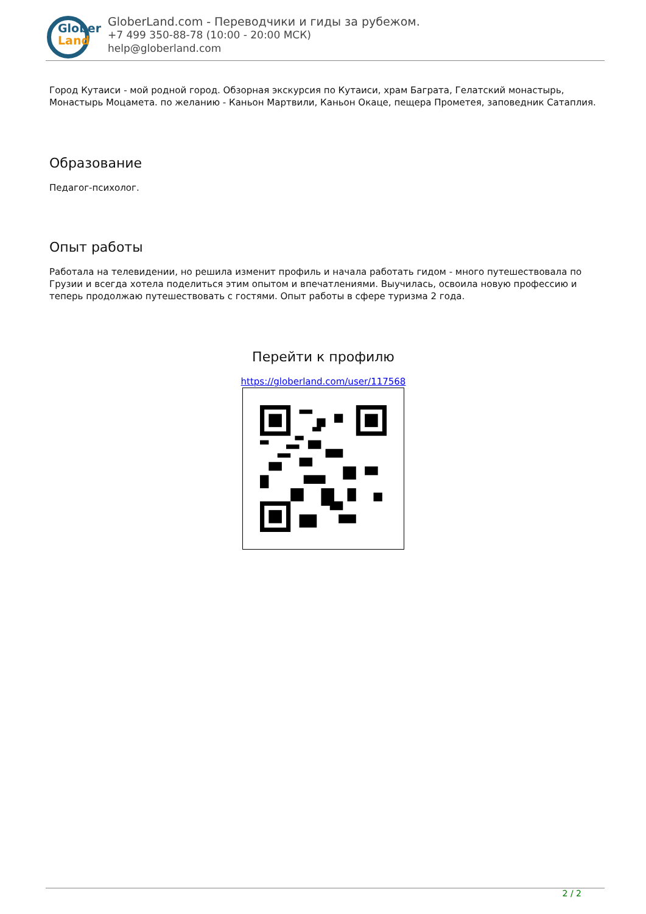Glober
Land
GloberLand.com - Переводчики и гиды за рубежом.
+7 499 350-88-78 (10:00 - 20:00 МСК)
help@globerland.com
Город Кутаиси - мой родной город. Обзорная экскурсия по Кутаиси, храм Баграта, Гелатский монастырь, Монастырь Моцамета. по желанию - Каньон Мартвили, Каньон Окаце, пещера Прометея, заповедник Сатаплия.
Образование
Педагог-психолог.
Опыт работы
Работала на телевидении, но решила изменит профиль и начала работать гидом - много путешествовала по Грузии и всегда хотела поделиться этим опытом и впечатлениями. Выучилась, освоила новую профессию и теперь продолжаю путешествовать с гостями. Опыт работы в сфере туризма 2 года.
Перейти к профилю
https://globerland.com/user/117568
2 / 2